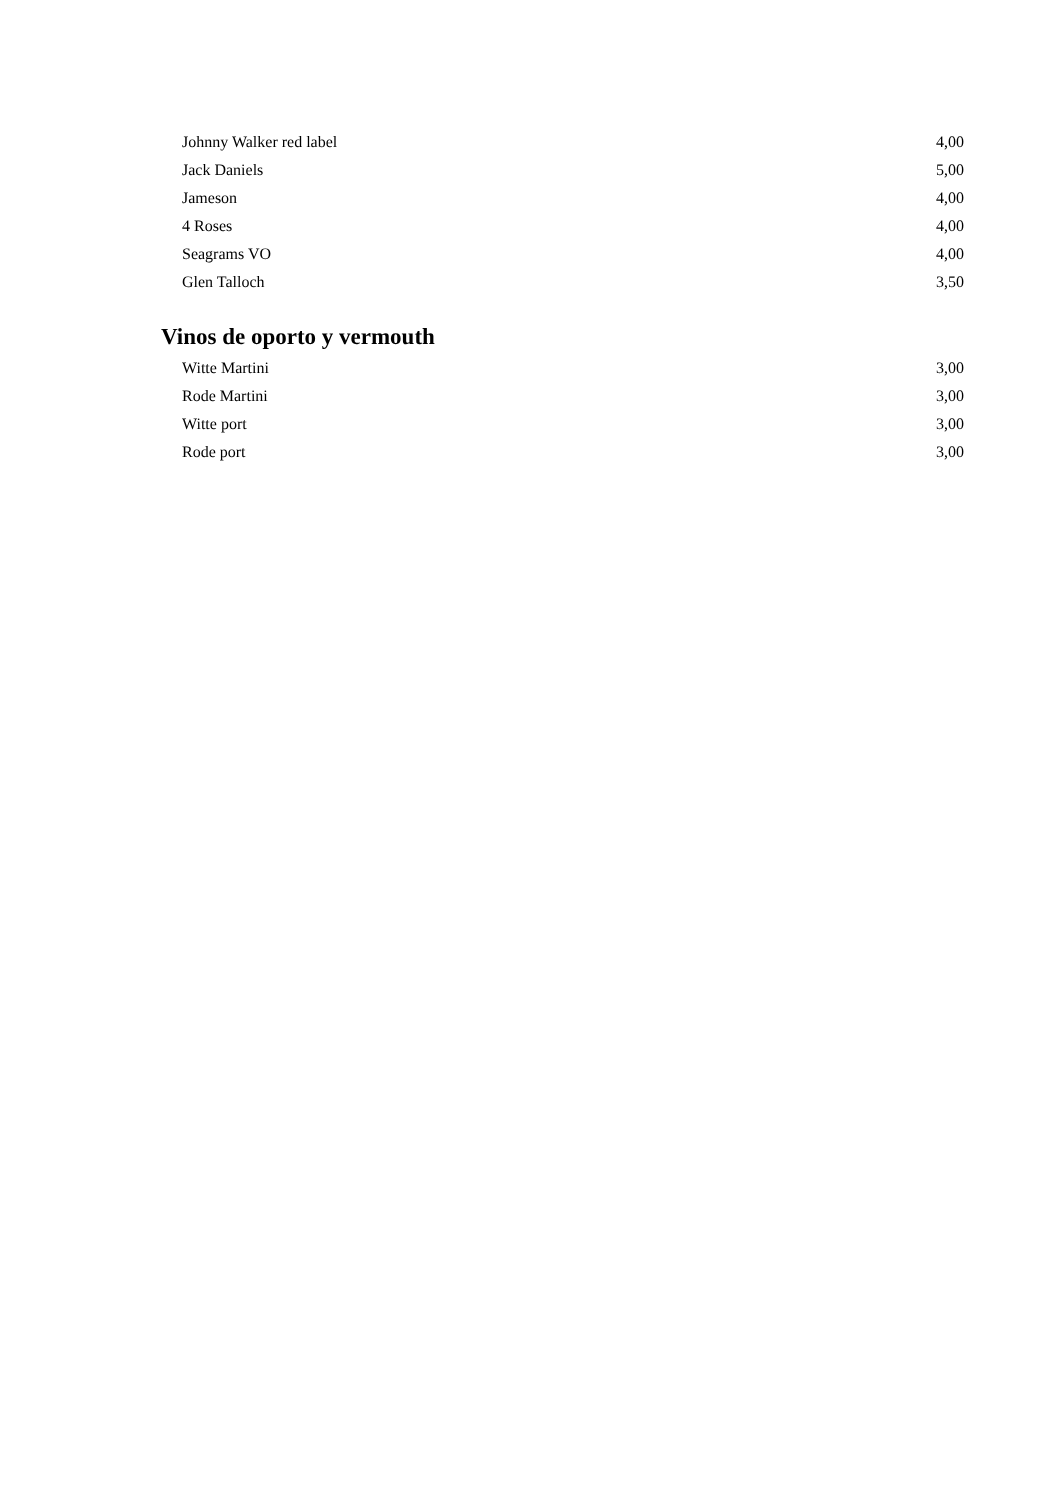| Johnny Walker red label | 4,00 |
| Jack Daniels | 5,00 |
| Jameson | 4,00 |
| 4 Roses | 4,00 |
| Seagrams VO | 4,00 |
| Glen Talloch | 3,50 |
Vinos de oporto y vermouth
| Witte Martini | 3,00 |
| Rode Martini | 3,00 |
| Witte port | 3,00 |
| Rode port | 3,00 |